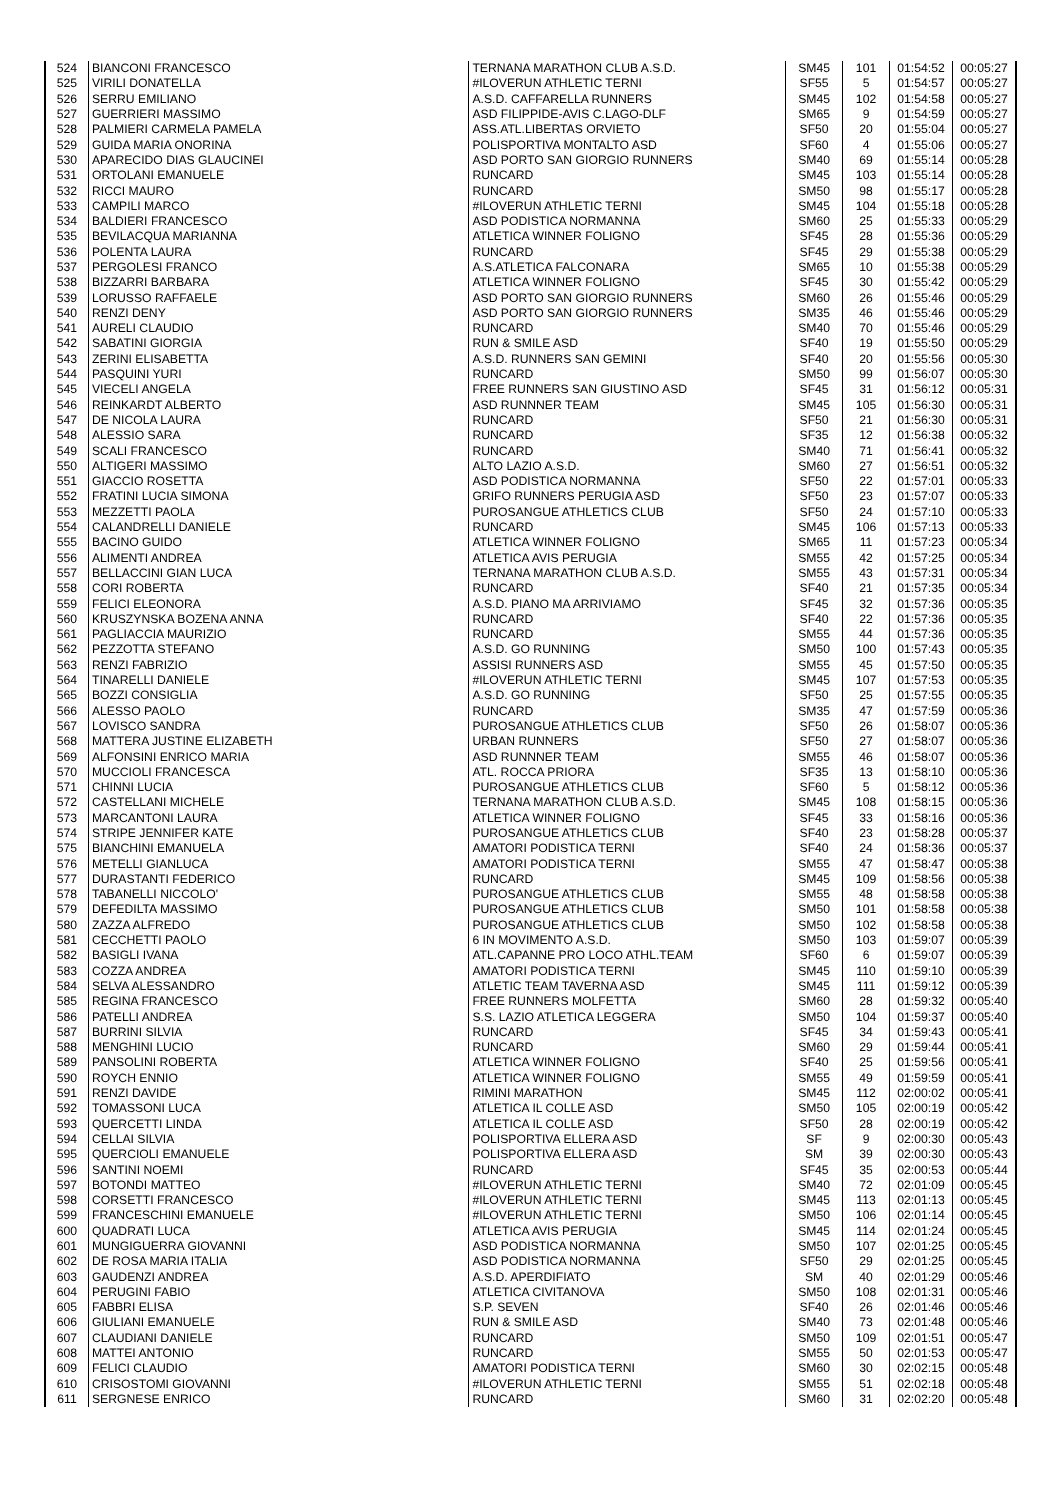| 524 | BIANCONI FRANCESCO | TERNANA MARATHON CLUB A.S.D. | SM45 | 101 | 01:54:52 | 00:05:27 |
| 525 | VIRILI DONATELLA | #ILOVERUN ATHLETIC TERNI | SF55 | 5 | 01:54:57 | 00:05:27 |
| 526 | SERRU EMILIANO | A.S.D. CAFFARELLA RUNNERS | SM45 | 102 | 01:54:58 | 00:05:27 |
| 527 | GUERRIERI MASSIMO | ASD FILIPPIDE-AVIS C.LAGO-DLF | SM65 | 9 | 01:54:59 | 00:05:27 |
| 528 | PALMIERI CARMELA PAMELA | ASS.ATL.LIBERTAS ORVIETO | SF50 | 20 | 01:55:04 | 00:05:27 |
| 529 | GUIDA MARIA ONORINA | POLISPORTIVA MONTALTO ASD | SF60 | 4 | 01:55:06 | 00:05:27 |
| 530 | APARECIDO DIAS GLAUCINEI | ASD PORTO SAN GIORGIO RUNNERS | SM40 | 69 | 01:55:14 | 00:05:28 |
| 531 | ORTOLANI EMANUELE | RUNCARD | SM45 | 103 | 01:55:14 | 00:05:28 |
| 532 | RICCI MAURO | RUNCARD | SM50 | 98 | 01:55:17 | 00:05:28 |
| 533 | CAMPILI MARCO | #ILOVERUN ATHLETIC TERNI | SM45 | 104 | 01:55:18 | 00:05:28 |
| 534 | BALDIERI FRANCESCO | ASD PODISTICA NORMANNA | SM60 | 25 | 01:55:33 | 00:05:29 |
| 535 | BEVILACQUA MARIANNA | ATLETICA WINNER FOLIGNO | SF45 | 28 | 01:55:36 | 00:05:29 |
| 536 | POLENTA LAURA | RUNCARD | SF45 | 29 | 01:55:38 | 00:05:29 |
| 537 | PERGOLESI FRANCO | A.S.ATLETICA FALCONARA | SM65 | 10 | 01:55:38 | 00:05:29 |
| 538 | BIZZARRI BARBARA | ATLETICA WINNER FOLIGNO | SF45 | 30 | 01:55:42 | 00:05:29 |
| 539 | LORUSSO RAFFAELE | ASD PORTO SAN GIORGIO RUNNERS | SM60 | 26 | 01:55:46 | 00:05:29 |
| 540 | RENZI DENY | ASD PORTO SAN GIORGIO RUNNERS | SM35 | 46 | 01:55:46 | 00:05:29 |
| 541 | AURELI CLAUDIO | RUNCARD | SM40 | 70 | 01:55:46 | 00:05:29 |
| 542 | SABATINI GIORGIA | RUN & SMILE ASD | SF40 | 19 | 01:55:50 | 00:05:29 |
| 543 | ZERINI ELISABETTA | A.S.D. RUNNERS SAN GEMINI | SF40 | 20 | 01:55:56 | 00:05:30 |
| 544 | PASQUINI YURI | RUNCARD | SM50 | 99 | 01:56:07 | 00:05:30 |
| 545 | VIECELI ANGELA | FREE RUNNERS SAN GIUSTINO ASD | SF45 | 31 | 01:56:12 | 00:05:31 |
| 546 | REINKARDT ALBERTO | ASD RUNNNER TEAM | SM45 | 105 | 01:56:30 | 00:05:31 |
| 547 | DE NICOLA LAURA | RUNCARD | SF50 | 21 | 01:56:30 | 00:05:31 |
| 548 | ALESSIO SARA | RUNCARD | SF35 | 12 | 01:56:38 | 00:05:32 |
| 549 | SCALI FRANCESCO | RUNCARD | SM40 | 71 | 01:56:41 | 00:05:32 |
| 550 | ALTIGERI MASSIMO | ALTO LAZIO A.S.D. | SM60 | 27 | 01:56:51 | 00:05:32 |
| 551 | GIACCIO ROSETTA | ASD PODISTICA NORMANNA | SF50 | 22 | 01:57:01 | 00:05:33 |
| 552 | FRATINI LUCIA SIMONA | GRIFO RUNNERS PERUGIA ASD | SF50 | 23 | 01:57:07 | 00:05:33 |
| 553 | MEZZETTI PAOLA | PUROSANGUE ATHLETICS CLUB | SF50 | 24 | 01:57:10 | 00:05:33 |
| 554 | CALANDRELLI DANIELE | RUNCARD | SM45 | 106 | 01:57:13 | 00:05:33 |
| 555 | BACINO GUIDO | ATLETICA WINNER FOLIGNO | SM65 | 11 | 01:57:23 | 00:05:34 |
| 556 | ALIMENTI ANDREA | ATLETICA AVIS PERUGIA | SM55 | 42 | 01:57:25 | 00:05:34 |
| 557 | BELLACCINI GIAN LUCA | TERNANA MARATHON CLUB A.S.D. | SM55 | 43 | 01:57:31 | 00:05:34 |
| 558 | CORI ROBERTA | RUNCARD | SF40 | 21 | 01:57:35 | 00:05:34 |
| 559 | FELICI ELEONORA | A.S.D. PIANO MA ARRIVIAMO | SF45 | 32 | 01:57:36 | 00:05:35 |
| 560 | KRUSZYNSKA BOZENA ANNA | RUNCARD | SF40 | 22 | 01:57:36 | 00:05:35 |
| 561 | PAGLIACCIA MAURIZIO | RUNCARD | SM55 | 44 | 01:57:36 | 00:05:35 |
| 562 | PEZZOTTA STEFANO | A.S.D. GO RUNNING | SM50 | 100 | 01:57:43 | 00:05:35 |
| 563 | RENZI FABRIZIO | ASSISI RUNNERS ASD | SM55 | 45 | 01:57:50 | 00:05:35 |
| 564 | TINARELLI DANIELE | #ILOVERUN ATHLETIC TERNI | SM45 | 107 | 01:57:53 | 00:05:35 |
| 565 | BOZZI CONSIGLIA | A.S.D. GO RUNNING | SF50 | 25 | 01:57:55 | 00:05:35 |
| 566 | ALESSO PAOLO | RUNCARD | SM35 | 47 | 01:57:59 | 00:05:36 |
| 567 | LOVISCO SANDRA | PUROSANGUE ATHLETICS CLUB | SF50 | 26 | 01:58:07 | 00:05:36 |
| 568 | MATTERA JUSTINE ELIZABETH | URBAN RUNNERS | SF50 | 27 | 01:58:07 | 00:05:36 |
| 569 | ALFONSINI ENRICO MARIA | ASD RUNNNER TEAM | SM55 | 46 | 01:58:07 | 00:05:36 |
| 570 | MUCCIOLI FRANCESCA | ATL. ROCCA PRIORA | SF35 | 13 | 01:58:10 | 00:05:36 |
| 571 | CHINNI LUCIA | PUROSANGUE ATHLETICS CLUB | SF60 | 5 | 01:58:12 | 00:05:36 |
| 572 | CASTELLANI MICHELE | TERNANA MARATHON CLUB A.S.D. | SM45 | 108 | 01:58:15 | 00:05:36 |
| 573 | MARCANTONI LAURA | ATLETICA WINNER FOLIGNO | SF45 | 33 | 01:58:16 | 00:05:36 |
| 574 | STRIPE JENNIFER KATE | PUROSANGUE ATHLETICS CLUB | SF40 | 23 | 01:58:28 | 00:05:37 |
| 575 | BIANCHINI EMANUELA | AMATORI PODISTICA TERNI | SF40 | 24 | 01:58:36 | 00:05:37 |
| 576 | METELLI GIANLUCA | AMATORI PODISTICA TERNI | SM55 | 47 | 01:58:47 | 00:05:38 |
| 577 | DURASTANTI FEDERICO | RUNCARD | SM45 | 109 | 01:58:56 | 00:05:38 |
| 578 | TABANELLI NICCOLO' | PUROSANGUE ATHLETICS CLUB | SM55 | 48 | 01:58:58 | 00:05:38 |
| 579 | DEFEDILTA MASSIMO | PUROSANGUE ATHLETICS CLUB | SM50 | 101 | 01:58:58 | 00:05:38 |
| 580 | ZAZZA ALFREDO | PUROSANGUE ATHLETICS CLUB | SM50 | 102 | 01:58:58 | 00:05:38 |
| 581 | CECCHETTI PAOLO | 6 IN MOVIMENTO A.S.D. | SM50 | 103 | 01:59:07 | 00:05:39 |
| 582 | BASIGLI IVANA | ATL.CAPANNE PRO LOCO ATHL.TEAM | SF60 | 6 | 01:59:07 | 00:05:39 |
| 583 | COZZA ANDREA | AMATORI PODISTICA TERNI | SM45 | 110 | 01:59:10 | 00:05:39 |
| 584 | SELVA ALESSANDRO | ATLETIC TEAM TAVERNA ASD | SM45 | 111 | 01:59:12 | 00:05:39 |
| 585 | REGINA FRANCESCO | FREE RUNNERS MOLFETTA | SM60 | 28 | 01:59:32 | 00:05:40 |
| 586 | PATELLI ANDREA | S.S. LAZIO ATLETICA LEGGERA | SM50 | 104 | 01:59:37 | 00:05:40 |
| 587 | BURRINI SILVIA | RUNCARD | SF45 | 34 | 01:59:43 | 00:05:41 |
| 588 | MENGHINI LUCIO | RUNCARD | SM60 | 29 | 01:59:44 | 00:05:41 |
| 589 | PANSOLINI ROBERTA | ATLETICA WINNER FOLIGNO | SF40 | 25 | 01:59:56 | 00:05:41 |
| 590 | ROYCH ENNIO | ATLETICA WINNER FOLIGNO | SM55 | 49 | 01:59:59 | 00:05:41 |
| 591 | RENZI DAVIDE | RIMINI MARATHON | SM45 | 112 | 02:00:02 | 00:05:41 |
| 592 | TOMASSONI LUCA | ATLETICA IL COLLE ASD | SM50 | 105 | 02:00:19 | 00:05:42 |
| 593 | QUERCETTI LINDA | ATLETICA IL COLLE ASD | SF50 | 28 | 02:00:19 | 00:05:42 |
| 594 | CELLAI SILVIA | POLISPORTIVA ELLERA ASD | SF | 9 | 02:00:30 | 00:05:43 |
| 595 | QUERCIOLI EMANUELE | POLISPORTIVA ELLERA ASD | SM | 39 | 02:00:30 | 00:05:43 |
| 596 | SANTINI NOEMI | RUNCARD | SF45 | 35 | 02:00:53 | 00:05:44 |
| 597 | BOTONDI MATTEO | #ILOVERUN ATHLETIC TERNI | SM40 | 72 | 02:01:09 | 00:05:45 |
| 598 | CORSETTI FRANCESCO | #ILOVERUN ATHLETIC TERNI | SM45 | 113 | 02:01:13 | 00:05:45 |
| 599 | FRANCESCHINI EMANUELE | #ILOVERUN ATHLETIC TERNI | SM50 | 106 | 02:01:14 | 00:05:45 |
| 600 | QUADRATI LUCA | ATLETICA AVIS PERUGIA | SM45 | 114 | 02:01:24 | 00:05:45 |
| 601 | MUNGIGUERRA GIOVANNI | ASD PODISTICA NORMANNA | SM50 | 107 | 02:01:25 | 00:05:45 |
| 602 | DE ROSA MARIA ITALIA | ASD PODISTICA NORMANNA | SF50 | 29 | 02:01:25 | 00:05:45 |
| 603 | GAUDENZI ANDREA | A.S.D. APERDIFIATO | SM | 40 | 02:01:29 | 00:05:46 |
| 604 | PERUGINI FABIO | ATLETICA CIVITANOVA | SM50 | 108 | 02:01:31 | 00:05:46 |
| 605 | FABBRI ELISA | S.P. SEVEN | SF40 | 26 | 02:01:46 | 00:05:46 |
| 606 | GIULIANI EMANUELE | RUN & SMILE ASD | SM40 | 73 | 02:01:48 | 00:05:46 |
| 607 | CLAUDIANI DANIELE | RUNCARD | SM50 | 109 | 02:01:51 | 00:05:47 |
| 608 | MATTEI ANTONIO | RUNCARD | SM55 | 50 | 02:01:53 | 00:05:47 |
| 609 | FELICI CLAUDIO | AMATORI PODISTICA TERNI | SM60 | 30 | 02:02:15 | 00:05:48 |
| 610 | CRISOSTOMI GIOVANNI | #ILOVERUN ATHLETIC TERNI | SM55 | 51 | 02:02:18 | 00:05:48 |
| 611 | SERGNESE ENRICO | RUNCARD | SM60 | 31 | 02:02:20 | 00:05:48 |